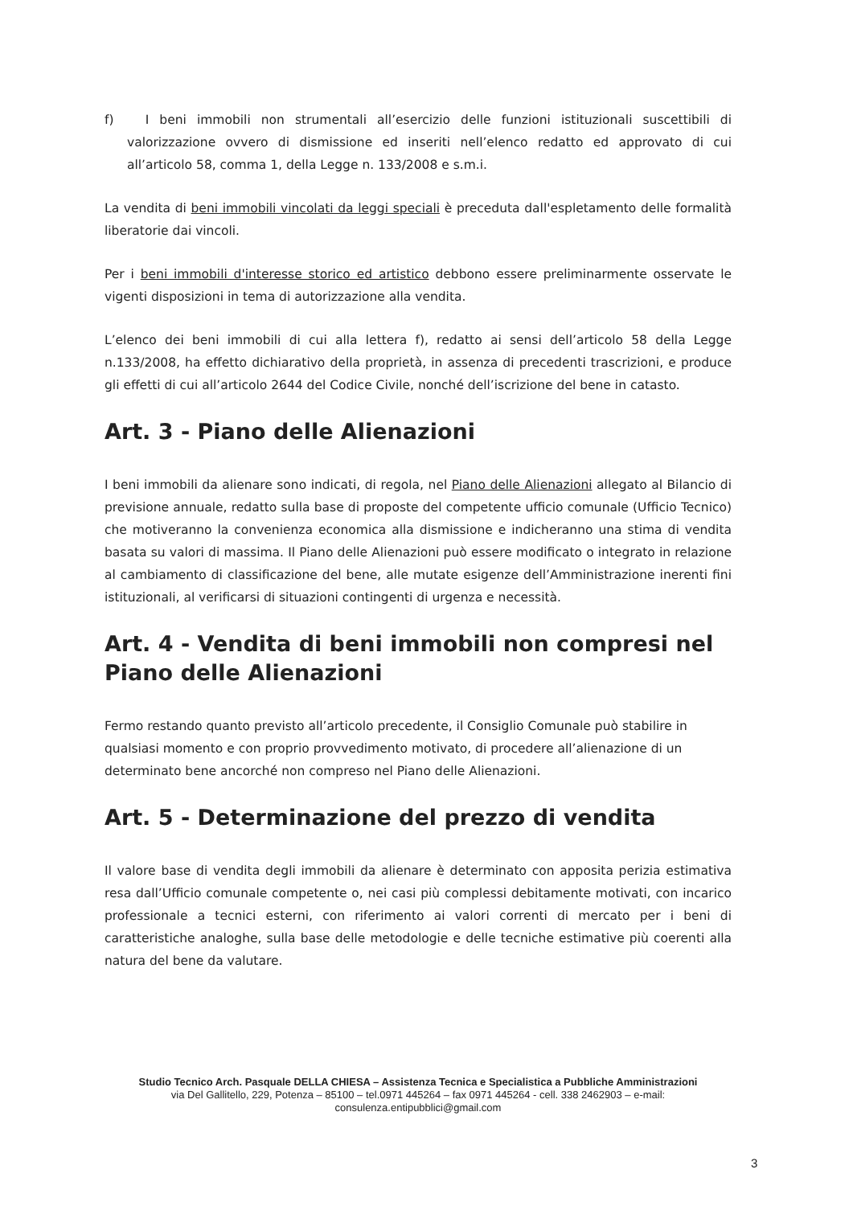f) I beni immobili non strumentali all’esercizio delle funzioni istituzionali suscettibili di valorizzazione ovvero di dismissione ed inseriti nell’elenco redatto ed approvato di cui all’articolo 58, comma 1, della Legge n. 133/2008 e s.m.i.
La vendita di beni immobili vincolati da leggi speciali è preceduta dall'espletamento delle formalità liberatorie dai vincoli.
Per i beni immobili d'interesse storico ed artistico debbono essere preliminarmente osservate le vigenti disposizioni in tema di autorizzazione alla vendita.
L’elenco dei beni immobili di cui alla lettera f), redatto ai sensi dell’articolo 58 della Legge n.133/2008, ha effetto dichiarativo della proprietà, in assenza di precedenti trascrizioni, e produce gli effetti di cui all’articolo 2644 del Codice Civile, nonché dell’iscrizione del bene in catasto.
Art. 3 - Piano delle Alienazioni
I beni immobili da alienare sono indicati, di regola, nel Piano delle Alienazioni allegato al Bilancio di previsione annuale, redatto sulla base di proposte del competente ufficio comunale (Ufficio Tecnico) che motiveranno la convenienza economica alla dismissione e indicheranno una stima di vendita basata su valori di massima. Il Piano delle Alienazioni può essere modificato o integrato in relazione al cambiamento di classificazione del bene, alle mutate esigenze dell’Amministrazione inerenti fini istituzionali, al verificarsi di situazioni contingenti di urgenza e necessità.
Art. 4 - Vendita di beni immobili non compresi nel Piano delle Alienazioni
Fermo restando quanto previsto all’articolo precedente, il Consiglio Comunale può stabilire in qualsiasi momento e con proprio provvedimento motivato, di procedere all’alienazione di un determinato bene ancorché non compreso nel Piano delle Alienazioni.
Art. 5 - Determinazione del prezzo di vendita
Il valore base di vendita degli immobili da alienare è determinato con apposita perizia estimativa resa dall’Ufficio comunale competente o, nei casi più complessi debitamente motivati, con incarico professionale a tecnici esterni, con riferimento ai valori correnti di mercato per i beni di caratteristiche analoghe, sulla base delle metodologie e delle tecniche estimative più coerenti alla natura del bene da valutare.
Studio Tecnico Arch. Pasquale DELLA CHIESA – Assistenza Tecnica e Specialistica a Pubbliche Amministrazioni
via Del Gallitello, 229, Potenza – 85100 – tel.0971 445264 – fax 0971 445264 - cell. 338 2462903 – e-mail: consulenza.entipubblici@gmail.com
3